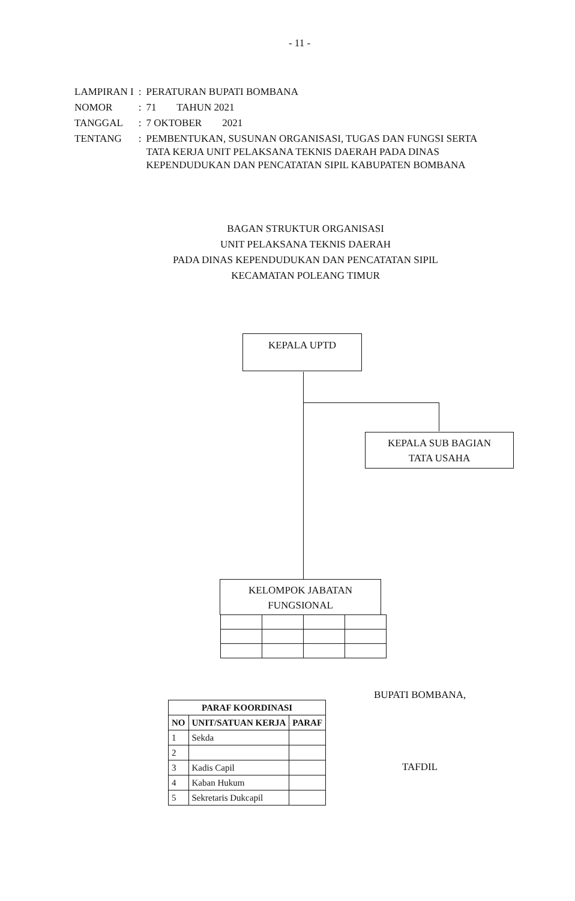- 11 -
| LAMPIRAN I | : | PERATURAN BUPATI BOMBANA |
| NOMOR | : | 71 TAHUN 2021 |
| TANGGAL | : | 7 OKTOBER 2021 |
| TENTANG | : | PEMBENTUKAN, SUSUNAN ORGANISASI, TUGAS DAN FUNGSI SERTA TATA KERJA UNIT PELAKSANA TEKNIS DAERAH PADA DINAS KEPENDUDUKAN DAN PENCATATAN SIPIL KABUPATEN BOMBANA |
BAGAN STRUKTUR ORGANISASI
UNIT PELAKSANA TEKNIS DAERAH
PADA DINAS KEPENDUDUKAN DAN PENCATATAN SIPIL
KECAMATAN POLEANG TIMUR
KEPALA UPTD
KEPALA SUB BAGIAN
TATA USAHA
KELOMPOK JABATAN
FUNGSIONAL
| PARAF KOORDINASI | | |
| --- | --- | --- |
| NO | UNIT/SATUAN KERJA | PARAF |
| 1 | Sekda | |
| 2 | | |
| 3 | Kadis Capil | |
| 4 | Kaban Hukum | |
| 5 | Sekretaris Dukcapil | |
BUPATI BOMBANA,
TAFDIL